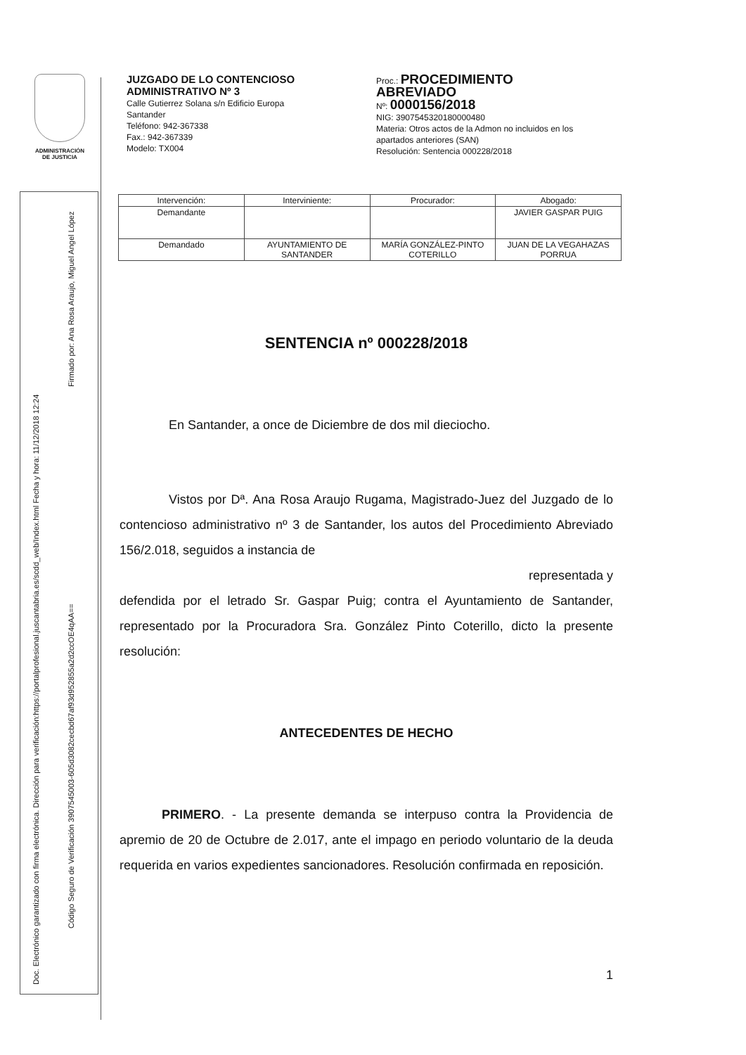ADMINISTRACIÓN
DE JUSTICIA
Doc. Electrónico garantizado con firma electrónica. Dirección para verificación:https://portalprofesional.juscantabria.es/scdd_web/Index.html Fecha y hora: 11/12/2018 12:24
Firmado por: Ana Rosa Araujo, Miguel Angel López
Código Seguro de Verificación 3907545003-605d3082cecbd67af93d952855a2d2ccOE4qAA==
JUZGADO DE LO CONTENCIOSO
ADMINISTRATIVO Nº 3
Calle Gutierrez Solana s/n Edificio Europa
Santander
Teléfono: 942-367338
Fax.: 942-367339
Modelo: TX004
Proc.: PROCEDIMIENTO
ABREVIADO
Nº: 0000156/2018
NIG: 3907545320180000480
Materia: Otros actos de la Admon no incluidos en los
apartados anteriores (SAN)
Resolución: Sentencia 000228/2018
| Intervención: | Interviniente: | Procurador: | Abogado: |
| --- | --- | --- | --- |
| Demandante | | | JAVIER GASPAR PUIG |
| Demandado | AYUNTAMIENTO DE SANTANDER | MARÍA GONZÁLEZ-PINTO COTERILLO | JUAN DE LA VEGAHAZAS PORRUA |
SENTENCIA nº 000228/2018
En Santander, a once de Diciembre de dos mil dieciocho.
Vistos por Dª. Ana Rosa Araujo Rugama, Magistrado-Juez del Juzgado de lo contencioso administrativo nº 3 de Santander, los autos del Procedimiento Abreviado 156/2.018, seguidos a instancia de
representada y
defendida por el letrado Sr. Gaspar Puig; contra el Ayuntamiento de Santander, representado por la Procuradora Sra. González Pinto Coterillo, dicto la presente resolución:
ANTECEDENTES DE HECHO
PRIMERO. - La presente demanda se interpuso contra la Providencia de apremio de 20 de Octubre de 2.017, ante el impago en periodo voluntario de la deuda requerida en varios expedientes sancionadores. Resolución confirmada en reposición.
1